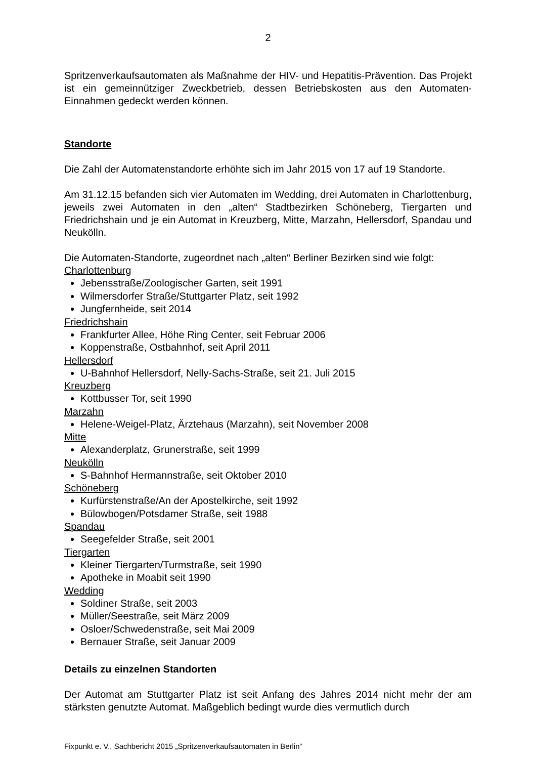2
Spritzenverkaufsautomaten als Maßnahme der HIV- und Hepatitis-Prävention. Das Projekt ist ein gemeinnütziger Zweckbetrieb, dessen Betriebskosten aus den Automaten-Einnahmen gedeckt werden können.
Standorte
Die Zahl der Automatenstandorte erhöhte sich im Jahr 2015 von 17 auf 19 Standorte.
Am 31.12.15 befanden sich vier Automaten im Wedding, drei Automaten in Charlottenburg, jeweils zwei Automaten in den „alten“ Stadtbezirken Schöneberg, Tiergarten und Friedrichshain und je ein Automat in Kreuzberg, Mitte, Marzahn, Hellersdorf, Spandau und Neukölln.
Die Automaten-Standorte, zugeordnet nach „alten“ Berliner Bezirken sind wie folgt:
Charlottenburg
Jebensstraße/Zoologischer Garten, seit 1991
Wilmersdorfer Straße/Stuttgarter Platz, seit 1992
Jungfernheide, seit 2014
Friedrichshain
Frankfurter Allee, Höhe Ring Center, seit Februar 2006
Koppenstraße, Ostbahnhof, seit April 2011
Hellersdorf
U-Bahnhof Hellersdorf, Nelly-Sachs-Straße, seit 21. Juli 2015
Kreuzberg
Kottbusser Tor, seit 1990
Marzahn
Helene-Weigel-Platz, Ärztehaus (Marzahn), seit November 2008
Mitte
Alexanderplatz, Grunerstraße, seit 1999
Neukölln
S-Bahnhof Hermannstraße, seit Oktober 2010
Schöneberg
Kurfürstenstraße/An der Apostelkirche, seit 1992
Bülowbogen/Potsdamer Straße, seit 1988
Spandau
Seegefelder Straße, seit 2001
Tiergarten
Kleiner Tiergarten/Turmstraße, seit 1990
Apotheke in Moabit seit 1990
Wedding
Soldiner Straße, seit 2003
Müller/Seestraße, seit März 2009
Osloer/Schwedenstraße, seit Mai 2009
Bernauer Straße, seit Januar 2009
Details zu einzelnen Standorten
Der Automat am Stuttgarter Platz ist seit Anfang des Jahres 2014 nicht mehr der am stärksten genutzte Automat. Maßgeblich bedingt wurde dies vermutlich durch
Fixpunkt e. V., Sachbericht 2015 „Spritzenverkaufsautomaten in Berlin“